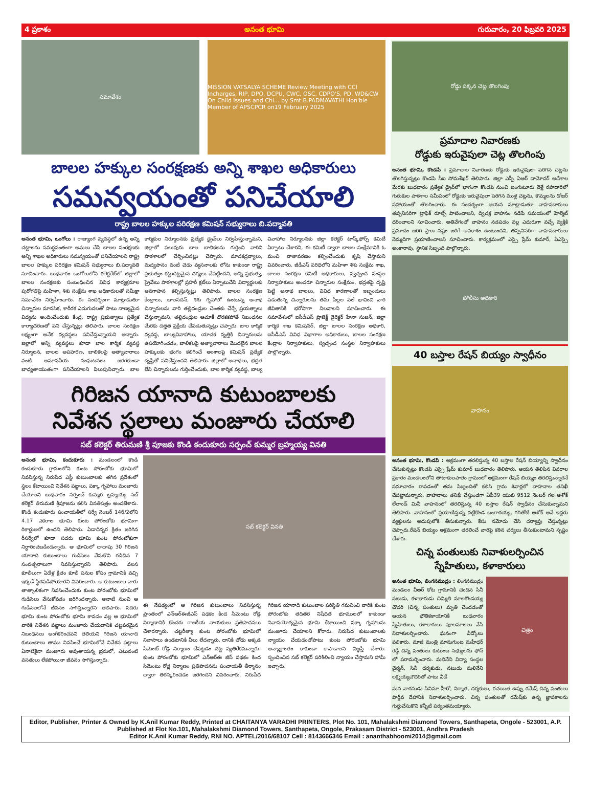4 ప్రకాశం అనంత భూమి గురువారం, 20 ఫిబ్రవరి 2025
సమావేశం MISSION VATSALYA SCHEME Review Meeting with CCI Incharges, RIP, DPO, DCPU, CWC, OSC, CDPO'S, PD, WD&CW On Child Issues and Chi... by Smt.B.PADMAVATHI Hon'ble Member of APSCPCR on19 February 2025
బాలల హక్కుల సంరక్షణకు అన్ని శాఖల అధికారులు
సమన్వయంతో పనిచేయాలి
రాష్ట్ర బాలల హక్కుల పరిరక్షణ కమిషన్ సభ్యురాలు బి.పద్మావతి
అనంత భూమి, ఒంగోలు : రాజ్యాంగ వ్యవస్థలో ఉన్న అన్ని చట్టాలను సమర్థవంతంగా అమలు చేసి బాలల సంరక్షణకు అన్ని శాఖల అధికారులు సమన్వయంతో పనిచేయాలని రాష్ట్ర బాలల హక్కుల పరిరక్షణ కమిషన్ సభ్యురాలు బి.పద్మావతి సూచించారు. బుధవారం ఒంగోలులోని కలెక్టరేట్‌లో జిల్లాలో బాలల సంరక్షణకు సంబంధించిన వివిధ కార్యక్రమాల పురోగతిపై మహిళా, శిశు సంక్షేమ శాఖ అధికారులతో సమీక్షా సమావేశం నిర్వహించారు. ఈ సందర్భంగా మాట్లాడుతూ చిన్నారుల మానసిక, శారీరక ఎదుగుదలతో పాటు నాణ్యమైన విద్యను అందించేందుకు కేంద్ర, రాష్ట్ర ప్రభుత్వాలు ప్రత్యేక కార్యాచరణతో పని చేస్తున్నట్లు తెలిపారు. బాలల సంరక్షణ లక్ష్యంగా అనేక వ్యవస్థలు పనిచేస్తున్నాయని అన్నారు. జిల్లాలో అన్ని వ్యవస్థలు కూడా బాల కార్మిక వ్యవస్థ నిర్మూలన, బాలల అపహరణ, బాలికలపై అత్యాచారాలు వంటి అమానవీయ సంఘటనలు జరగకుండా బాధ్యతాయుతంగా పనిచేయాలని పిలుపునిచ్చారు. బాల కార్మికుల నిర్మూలనకు ప్రత్యేక డ్రైవ్‌లు నిర్వహిస్తున్నామని, జిల్లాలో పలువురు బాల బాలికలను గుర్తించి వారిని పాఠశాలలో చేర్పించినట్లు చెప్పారు. మాదకద్రవ్యాలు, మద్యపానం వంటి చెడు వ్యసనాలకు లోను కాకుండా రాష్ట్ర ప్రభుత్వం కట్టుదిట్టమైన చర్యలు చేపట్టిందని, అన్ని ప్రభుత్వ, ప్రైవేటు పాఠశాలల్లో ప్రహరీ క్లబ్‌లు ఏర్పాటుచేసి విద్యార్థులకు అవగాహన కల్పిస్తున్నట్లు తెలిపారు. బాలల సంరక్షణ కేంద్రాలు, బాలసదన్, శిశు గృహాలో ఉంటున్న అనాథ చిన్నారులను వారి తల్లిదండ్రుల చెంతకు చేర్చే ప్రయత్నాలు చేస్తున్నామని, తల్లిదండ్రుల ఆచూకీ దొరకకపోతే నిబంధనల మేరకు దత్తత ప్రక్రియ చేపడుతున్నట్లు చెప్పారు. బాల కార్మిక వ్యవస్థ, బాల్యవివాహాలు, యాచక వృత్తికి చిన్నారులను ఉపయోగించడం, బాలికలపై అత్యాచారాలు మొదలైన బాలల హక్కులకు భంగం కలిగించే అంశాలపై కమిషన్ ప్రత్యేక దృష్టితో పనిచేస్తుందని తెలిపారు. జిల్లాలో అనాథలు, భద్రత లేని చిన్నారులను గుర్తించేందుకు, బాల కార్మిక వ్యవస్థ, బాల్య వివాహాల నిర్మూలనకు జిల్లా కలెక్టర్ టాస్క్‌ఫోర్స్ కమిటీ ఏర్పాటు చేశారని, ఈ కమిటీ ద్వారా బాలల సంక్షేమానికి ఓ మంచి వాతావరణం కల్పించేందుకు కృషి చేస్తామని వివరించారు. జీడీఎస్ పరిధిలోని మహిళా శిశు సంక్షేమ శాఖ, బాలల సంరక్షణ కమిటీ అధికారులు, స్వచ్ఛంద సంస్థల నిర్వాహకులు అందరూ చిన్నారుల సంక్షేమం, భద్రతపై దృష్టి పెట్టి అనాథ బాలలు, వివిధ కారణాలతో ఇబ్బందులు పడుతున్న చిన్నారులను తమ పిల్లల వలే భావించి వారి జీవితానికి భరోసాగా నిలవాలని సూచించారు. ఈ సమావేశంలో ఐసీడీఎస్ ప్రాజెక్ట్ డైరెక్టర్ హేనా సుజన్, జిల్లా కార్మిక శాఖ కమిషనర్, జిల్లా బాలల సంరక్షణ అధికారి, ఐసీడీఎస్ వివిధ విభాగాల అధికారులు, బాలల సంరక్షణ కేంద్రాల నిర్వాహకులు, స్వచ్ఛంద సంస్థల నిర్వాహకులు పాల్గొన్నారు.
గిరిజన యానాది కుటుంబాలకు
నివేశన స్థలాలు మంజూరు చేయాలి
సబ్ కలెక్టర్ తిరుమణి శ్రీ పూజకు కొండి కందుకూరు సర్పంచ్ కుమ్మర బ్రహ్మయ్య వినతి
అనంత భూమి, కందుకూరు : మండలంలో కొండి కందుకూరు గ్రామంలోని కుంట పోరంబోకు భూమిలో నివసిస్తున్న నిరుపేద ఎస్టీ కుటుంబాలకు తగిన ప్రదేశంలో స్థలం కేటాయించి నివేశన పట్టాలు, పక్కా గృహాలు మంజూరు చేయాలని బుధవారం సర్పంచ్ కుమ్మర బ్రహ్మయ్య సబ్ కలెక్టర్ తిరుమణి శ్రీపూజను కలిసి వినతిపత్రం అందజేశారు. కొండి కందుకూరు పంచాయతీలో సర్వే నెంబర్ 146/2లోని 4.17 ఎకరాల భూమి కుంట పోరంబోకు భూమిగా రికార్డులలో ఉందని తెలిపారు. ఏడాదిన్నర క్రితం జరిగిన రీసర్వేలో కూడా సదరు భూమి కుంట పోరంబోకుగా నిర్ధారించబడిందన్నారు. ఆ భూమిలో దాదాపు 30 గిరిజన యానాది కుటుంబాలు గుడిసెలు వేసుకొని గడిచిన 7 సంవత్సరాలుగా నివసిస్తున్నారని తెలిపారు. వలస కూలీలుగా ఏడేళ్ల క్రితం కూలీ పనుల కోసం గ్రామానికి వచ్చి ఇక్కడే స్థిరపడిపోయారని వివరించారు. ఆ కుటుంబాల వారు తాత్కాలికంగా నివసించేందుకు కుంట పోరంబోకు భూమిలో గుడిసెలు వేసుకోవడం జరిగిందన్నారు. ఆనాటి నుంచి ఆ గుడిసెలలోనే జీవనం సాగిస్తున్నారని తెలిపారు. సదరు భూమి కుంట పోరంబోకు భూమి కావడం వల్ల ఆ భూమిలో వారికి నివేశన పట్టాలు మంజూరు చేయడానికి చట్టపరమైన నిబంధనలు అంగీకరించవని తెలియని గిరిజన యానాది కుటుంబాలు తాము నివసించే భూమిలోనే నివేశన పట్టాలు ఏనాటికైనా మంజూరు అవుతాయన్న భ్రమలో, ఎటువంటి వసతులు లేకపోయినా జీవనం సాగిస్తున్నారు.
సబ్ కలెక్టర్ వినతి
ఈ నేపథ్యంలో ఆ గిరిజన కుటుంబాలు నివసిస్తున్న ప్రాంతంలో ఎన్ఆర్ఈజీఎస్ పథకం కింద సిమెంటు రోడ్ల నిర్మాణానికి కొందరు రాజకీయ నాయకులు ప్రతిపాదనలు చేశారన్నారు. చట్టరీత్యా కుంట పోరంబోకు భూమిలో నివాసాలు ఉండటానికి వీలు లేదన్నారు. దానికి తోడు అక్కడ సిమెంట్ రోడ్ల నిర్మాణం చేపట్టడం చట్ట వ్యతిరేకమన్నారు. కుంట పోరంబోకు భూమిలో ఎన్ఆర్ఈ జీస్ పథకం కింద సిమెంటు రోడ్ల నిర్మాణం ప్రతిపాదనను పంచాయతీ తీర్మానం ద్వారా తిరస్కరించడం జరిగిందని వివరించారు. నిరుపేద గిరిజన యానాది కుటుంబాల పరిస్థితి గమనించి వారికి కుంట పోరంబోకు తదితర నిషేధిత భూములలో కాకుండా నివాసయోగ్యమైన భూమి కేటాయించి పక్కా గృహాలను మంజూరు చేయాలని కోరారు. నిరుపేద కుటుంబాలకు న్యాయం చేయడంతోపాటు కుంట పోరంబోకు భూమి అన్యాక్రాంతం కాకుండా కాపాడాలని విజ్ఞప్తి చేశారు. స్పందించిన సబ్ కలెక్టర్ పరిశీలించి న్యాయం చేస్తామని హామీ ఇచ్చారు.
రోడ్డు పక్కన చెట్ల తొలగింపు
ప్రమాదాల నివారణకు
రోడ్డుకు ఇరువైపులా చెట్ల తొలగింపు
అనంత భూమి, కొండపి : ప్రమాదాల నివారణకు రోడ్డుకు ఇరువైపులా పెరిగిన చెట్లను తొలగిస్తున్నట్లు కొండపి సీఐ సోమశేఖర్ తెలిపారు. జిల్లా ఎస్పీ ఏఆర్ దామోదర్ ఆదేశాల మేరకు బుధవారం ప్రత్యేక డ్రైవ్‌లో భాగంగా కొండపి నుంచి టంగుటూరు వెళ్లే రహదారిలో గురుకుల పాఠశాల సమీపంలో రోడ్డుకు ఇరువైపులా పెరిగిన ముళ్ల చెట్లను, కొమ్మలను డోజర్ సహాయంతో తొలగించారు. ఈ సందర్భంగా ఆయన మాట్లాడుతూ వాహనదారులు తప్పనిసరిగా ట్రాఫిక్ రూల్స్ పాటించాలని, ద్విచక్ర వాహనం నడిపే సమయంలో హెల్మెట్ ధరించాలని సూచించారు. అతివేగంతో వాహనం నడపడం వల్ల ఎదురుగా వచ్చే వ్యక్తికి ప్రమాదం జరిగి ప్రాణ నష్టం జరిగే అవకాశం ఉంటుందని, తప్పనిసరిగా వాహనదారులు నెమ్మదిగా ప్రయాణించాలని సూచించారు. కార్యక్రమంలో ఎస్సై ప్రేమ్ కుమార్, ఏఎస్సై అంకారావు, స్థానిక సిబ్బంది పాల్గొన్నారు.
పోలీసు అధికారి
40 బస్తాల రేషన్ బియ్యం స్వాధీనం
వాహనం
అనంత భూమి, కొండపి : అక్రమంగా తరలిస్తున్న 40 బస్తాల రేషన్ బియ్యాన్ని స్వాధీనం చేసుకున్నట్లు కొండపి ఎస్సై ప్రేమ్ కుమార్ బుధవారం తెలిపారు. ఆయన తెలిపిన వివరాల ప్రకారం మండలంలోని తాటాకులపాలెం గ్రామంలో అక్రమంగా రేషన్ బియ్యం తరలిస్తున్నారనే సమాచారం రావడంతో తమ సిబ్బందితో కలిసి గ్రామ శివార్లలో వాహనాల తనిఖీ చేపట్టామన్నారు. వాహనాలు తనిఖీ చేస్తుండగా ఏపీ39 యుబి 9512 నెంబర్ గల అశోక్ లేలాండ్ మినీ వాహనంలో తరలిస్తున్న 40 బస్తాల రేషన్ స్వాధీనం చేసుకున్నామని తెలిపారు. వాహనంలో ప్రయాణిస్తున్న వట్టికొండ బంగారయ్య, గరితోటి అశోక్ అనే ఇద్దరు వ్యక్తులను అదుపులోకి తీసుకున్నారు. కేసు నమోదు చేసి దర్యాప్తు చేస్తున్నట్లు చెప్పారు.రేషన్ బియ్యం అక్రమంగా తరలించే వారిపై కఠిన చర్యలు తీసుకుంటామని స్పష్టం చేశారు.
చిన్న పంతులుకు నివాళులర్పించిన
స్నేహితులు, కళాకారులు
అనంత భూమి, లింగసముద్రం : లింగసముద్రం మండలం వీఆర్ కోట గ్రామానికి చెందిన సినీ నటుడు, కళాకారుడు చిమ్మిలి మాలకొండయ్య చౌదరి (చిన్న పంతులు) మృతి చెందడంతో ఆయన భౌతికకాయానికి బుధవారం స్నేహితులు, కళాకారులు పూలమాలలు వేసి నివాళులర్పించారు. ఘనంగా వీడ్కోలు పలికారు. మాజీ మంత్రి మానుగుంట మహీధర్ రెడ్డి చిన్న పంతులు కుటుంబ సభ్యులను ఫోన్ లో పరామర్శించారు. మలినేని విద్యా సంస్థల చైర్మన్, సినీ దర్శకుడు, నటుడు మలినేని లక్ష్మయ్యచౌదరితో పాటు వీడే
చిత్రం
మన వారసుడు సినిమా హీరో, నిర్మాత, దర్శకులు, రచయిత ఉప్పు రమేష్ చిన్న పంతులు పార్థీవ దేహానికి నివాళులర్పించారు. చిన్న పంతులతో రమేష్‌కు ఉన్న జ్ఞాపకాలను గుర్తుచేసుకొని కన్నీటి పర్యంతమయ్యారు.
Editor, Publisher, Printer & Owned by K.Anil Kumar Reddy, Printed at CHAITANYA VARADHI PRINTERS, Plot No. 101, Mahalakshmi Diamond Towers, Santhapeta, Ongole - 523001, A.P.
Published at Flot No.101, Mahalakshmi Diamond Towers, Santhapeta, Ongole, Prakasam District - 523001, Andhra Pradesh
Editor K.Anil Kumar Reddy, RNI NO. APTEL/2016/68107 Cell : 8143666346 Email : ananthabhoomi2014@gmail.com